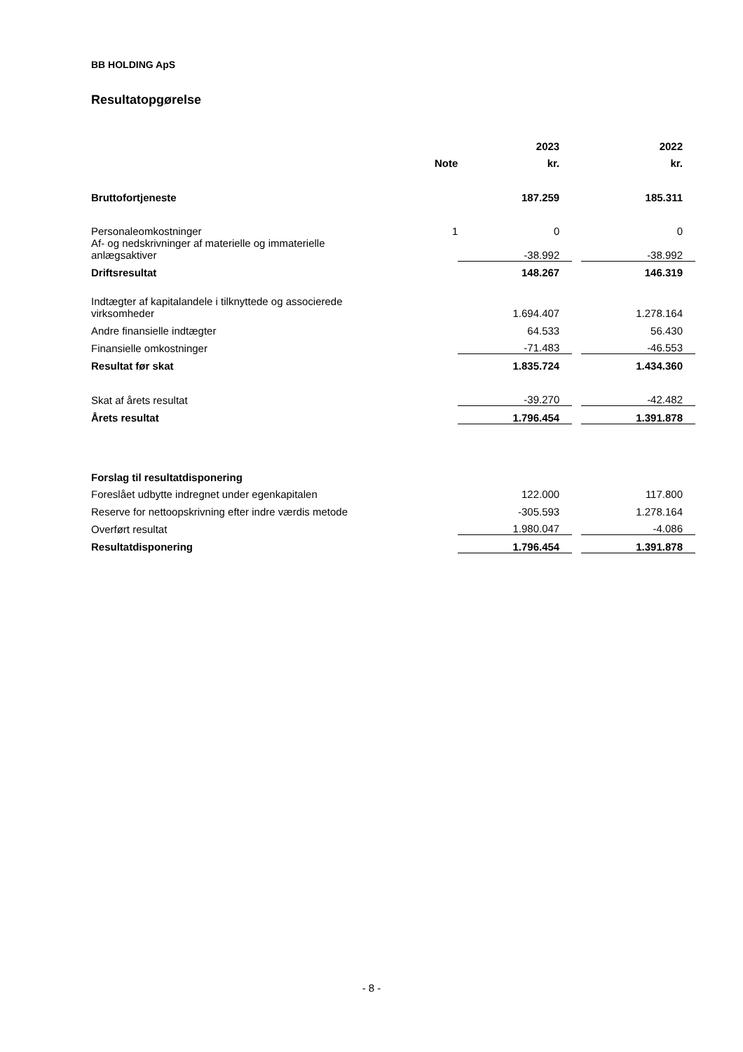BB HOLDING ApS
Resultatopgørelse
| | | 2023 | | 2022 |
| | Note | kr. | | kr. |
| Bruttofortjeneste | | 187.259 | | 185.311 |
| Personaleomkostninger | 1 | 0 | | 0 |
| Af- og nedskrivninger af materielle og immaterielle anlægsaktiver | | -38.992 | | -38.992 |
| Driftsresultat | | 148.267 | | 146.319 |
| Indtægter af kapitalandele i tilknyttede og associerede virksomheder | | 1.694.407 | | 1.278.164 |
| Andre finansielle indtægter | | 64.533 | | 56.430 |
| Finansielle omkostninger | | -71.483 | | -46.553 |
| Resultat før skat | | 1.835.724 | | 1.434.360 |
| Skat af årets resultat | | -39.270 | | -42.482 |
| Årets resultat | | 1.796.454 | | 1.391.878 |
| Forslag til resultatdisponering | | | | |
| Foreslået udbytte indregnet under egenkapitalen | | 122.000 | | 117.800 |
| Reserve for nettoopskrivning efter indre værdis metode | | -305.593 | | 1.278.164 |
| Overført resultat | | 1.980.047 | | -4.086 |
| Resultatdisponering | | 1.796.454 | | 1.391.878 |
- 8 -